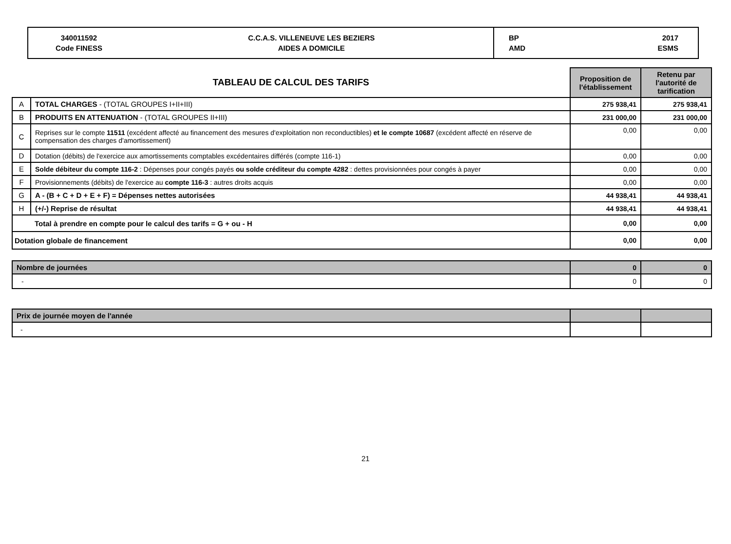| 340011592 Code FINESS | C.C.A.S. VILLENEUVE LES BEZIERS AIDES A DOMICILE | BP AMD | 2017 ESMS |
| TABLEAU DE CALCUL DES TARIFS | | Proposition de l'établissement | Retenu par l'autorité de tarification |
| A | TOTAL CHARGES - (TOTAL GROUPES I+II+III) | 275 938,41 | 275 938,41 |
| B | PRODUITS EN ATTENUATION - (TOTAL GROUPES II+III) | 231 000,00 | 231 000,00 |
| C | Reprises sur le compte 11511 (excédent affecté au financement des mesures d'exploitation non reconductibles) et le compte 10687 (excédent affecté en réserve de compensation des charges d'amortissement) | 0,00 | 0,00 |
| D | Dotation (débits) de l'exercice aux amortissements comptables excédentaires différés (compte 116-1) | 0,00 | 0,00 |
| E | Solde débiteur du compte 116-2 : Dépenses pour congés payés ou solde créditeur du compte 4282 : dettes provisionnées pour congés à payer | 0,00 | 0,00 |
| F | Provisionnements (débits) de l'exercice au compte 116-3 : autres droits acquis | 0,00 | 0,00 |
| G | A - (B + C + D + E + F) = Dépenses nettes autorisées | 44 938,41 | 44 938,41 |
| H | (+/-) Reprise de résultat | 44 938,41 | 44 938,41 |
| | Total à prendre en compte pour le calcul des tarifs = G + ou - H | 0,00 | 0,00 |
| Dotation globale de financement | | 0,00 | 0,00 |
| Nombre de journées | 0 | 0 |
| - | 0 | 0 |
| Prix de journée moyen de l'année | | |
| - | | |
21